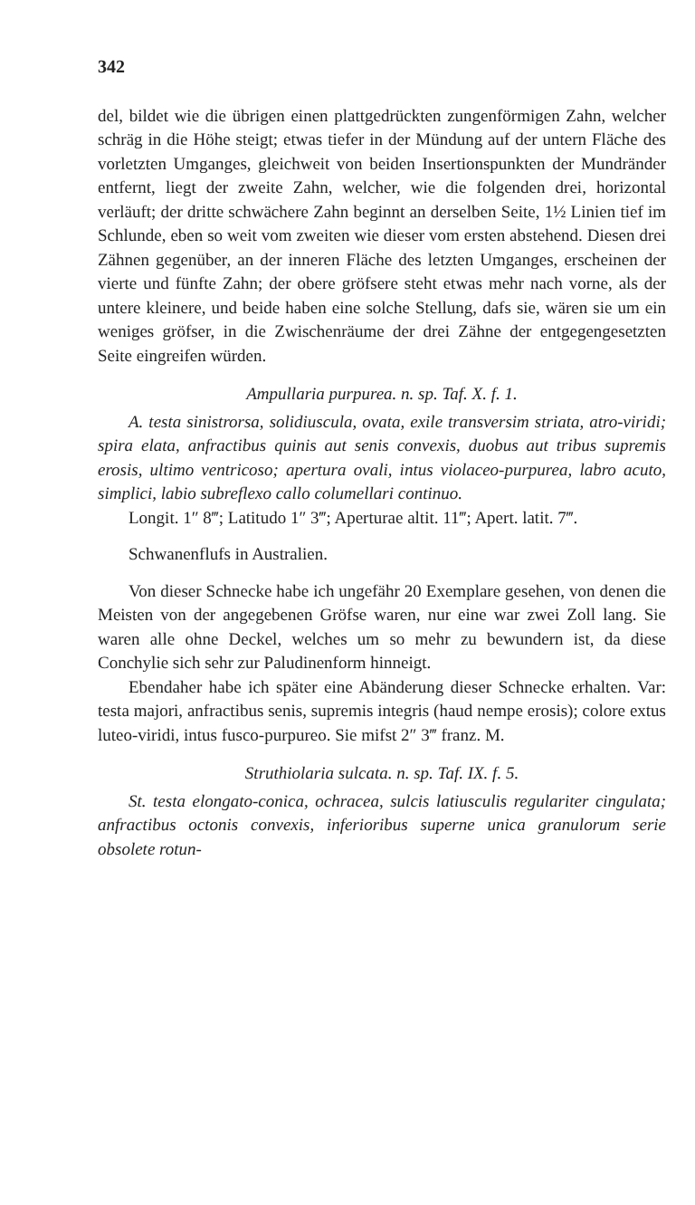342
del, bildet wie die übrigen einen plattgedrückten zungenförmigen Zahn, welcher schräg in die Höhe steigt; etwas tiefer in der Mündung auf der untern Fläche des vorletzten Umganges, gleichweit von beiden Insertionspunkten der Mundränder entfernt, liegt der zweite Zahn, welcher, wie die folgenden drei, horizontal verläuft; der dritte schwächere Zahn beginnt an derselben Seite, 1½ Linien tief im Schlunde, eben so weit vom zweiten wie dieser vom ersten abstehend. Diesen drei Zähnen gegenüber, an der inneren Fläche des letzten Umganges, erscheinen der vierte und fünfte Zahn; der obere gröfsere steht etwas mehr nach vorne, als der untere kleinere, und beide haben eine solche Stellung, dafs sie, wären sie um ein weniges gröfser, in die Zwischenräume der drei Zähne der entgegengesetzten Seite eingreifen würden.
Ampullaria purpurea. n. sp. Taf. X. f. 1.
A. testa sinistrorsa, solidiuscula, ovata, exile transversim striata, atro-viridi; spira elata, anfractibus quinis aut senis convexis, duobus aut tribus supremis erosis, ultimo ventricoso; apertura ovali, intus violaceo-purpurea, labro acuto, simplici, labio subreflexo callo columellari continuo.
Longit. 1″ 8‴; Latitudo 1″ 3‴; Aperturae altit. 11‴; Apert. latit. 7‴.
Schwanenflufs in Australien.
Von dieser Schnecke habe ich ungefähr 20 Exemplare gesehen, von denen die Meisten von der angegebenen Gröfse waren, nur eine war zwei Zoll lang. Sie waren alle ohne Deckel, welches um so mehr zu bewundern ist, da diese Conchylie sich sehr zur Paludinenform hinneigt.
Ebendaher habe ich später eine Abänderung dieser Schnecke erhalten. Var: testa majori, anfractibus senis, supremis integris (haud nempe erosis); colore extus luteo-viridi, intus fusco-purpureo. Sie mifst 2″ 3‴ franz. M.
Struthiolaria sulcata. n. sp. Taf. IX. f. 5.
St. testa elongato-conica, ochracea, sulcis latiusculis regulariter cingulata; anfractibus octonis convexis, inferioribus superne unica granulorum serie obsolete rotun-